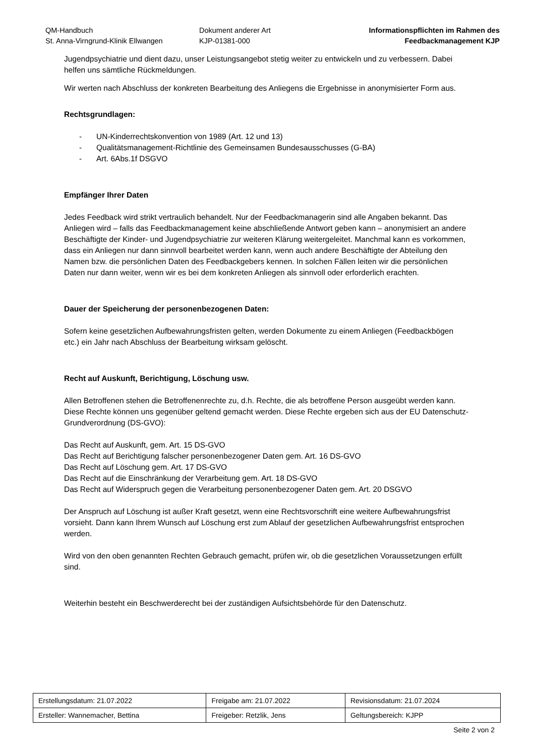QM-Handbuch
St. Anna-Virngrund-Klinik Ellwangen
Dokument anderer Art
KJP-01381-000
Informationspflichten im Rahmen des
Feedbackmanagement KJP
Jugendpsychiatrie und dient dazu, unser Leistungsangebot stetig weiter zu entwickeln und zu verbessern. Dabei helfen uns sämtliche Rückmeldungen.
Wir werten nach Abschluss der konkreten Bearbeitung des Anliegens die Ergebnisse in anonymisierter Form aus.
Rechtsgrundlagen:
- UN-Kinderrechtskonvention von 1989 (Art. 12 und 13)
- Qualitätsmanagement-Richtlinie des Gemeinsamen Bundesausschusses (G-BA)
- Art. 6Abs.1f DSGVO
Empfänger Ihrer Daten
Jedes Feedback wird strikt vertraulich behandelt. Nur der Feedbackmanagerin sind alle Angaben bekannt. Das Anliegen wird – falls das Feedbackmanagement keine abschließende Antwort geben kann – anonymisiert an andere Beschäftigte der Kinder- und Jugendpsychiatrie zur weiteren Klärung weitergeleitet. Manchmal kann es vorkommen, dass ein Anliegen nur dann sinnvoll bearbeitet werden kann, wenn auch andere Beschäftigte der Abteilung den Namen bzw. die persönlichen Daten des Feedbackgebers kennen. In solchen Fällen leiten wir die persönlichen Daten nur dann weiter, wenn wir es bei dem konkreten Anliegen als sinnvoll oder erforderlich erachten.
Dauer der Speicherung der personenbezogenen Daten:
Sofern keine gesetzlichen Aufbewahrungsfristen gelten, werden Dokumente zu einem Anliegen (Feedbackbögen etc.) ein Jahr nach Abschluss der Bearbeitung wirksam gelöscht.
Recht auf Auskunft, Berichtigung, Löschung usw.
Allen Betroffenen stehen die Betroffenenrechte zu, d.h. Rechte, die als betroffene Person ausgeübt werden kann. Diese Rechte können uns gegenüber geltend gemacht werden. Diese Rechte ergeben sich aus der EU Datenschutz-Grundverordnung (DS-GVO):
Das Recht auf Auskunft, gem. Art. 15 DS-GVO
Das Recht auf Berichtigung falscher personenbezogener Daten gem. Art. 16 DS-GVO
Das Recht auf Löschung gem. Art. 17 DS-GVO
Das Recht auf die Einschränkung der Verarbeitung gem. Art. 18 DS-GVO
Das Recht auf Widerspruch gegen die Verarbeitung personenbezogener Daten gem. Art. 20 DSGVO
Der Anspruch auf Löschung ist außer Kraft gesetzt, wenn eine Rechtsvorschrift eine weitere Aufbewahrungsfrist vorsieht. Dann kann Ihrem Wunsch auf Löschung erst zum Ablauf der gesetzlichen Aufbewahrungsfrist entsprochen werden.
Wird von den oben genannten Rechten Gebrauch gemacht, prüfen wir, ob die gesetzlichen Voraussetzungen erfüllt sind.
Weiterhin besteht ein Beschwerderecht bei der zuständigen Aufsichtsbehörde für den Datenschutz.
| Erstellungsdatum: 21.07.2022 | Freigabe am: 21.07.2022 | Revisionsdatum: 21.07.2024 |
| Ersteller: Wannemacher, Bettina | Freigeber: Retzlik, Jens | Geltungsbereich: KJPP |
Seite 2 von 2